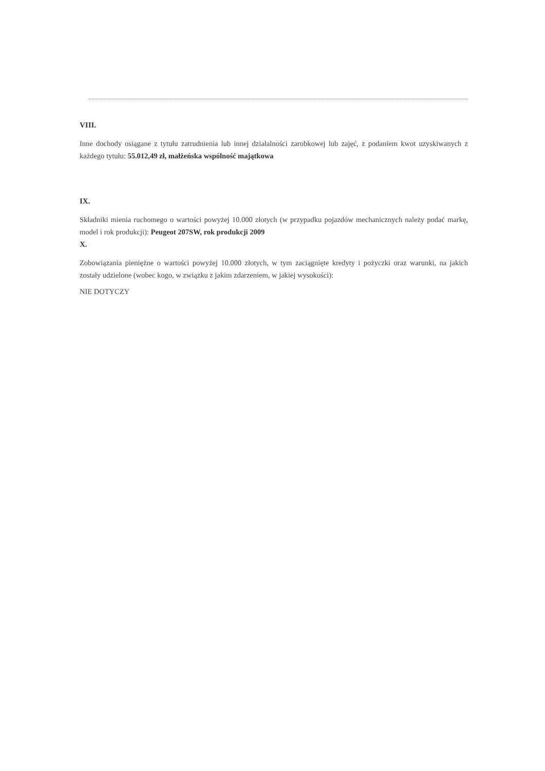VIII.
Inne dochody osiągane z tytułu zatrudnienia lub innej działalności zarobkowej lub zajęć, z podaniem kwot uzyskiwanych z każdego tytułu: 55.012,49 zł, małżeńska wspólność majątkowa
IX.
Składniki mienia ruchomego o wartości powyżej 10.000 złotych (w przypadku pojazdów mechanicznych należy podać markę, model i rok produkcji): Peugeot 207SW, rok produkcji 2009
X.
Zobowiązania pieniężne o wartości powyżej 10.000 złotych, w tym zaciągnięte kredyty i pożyczki oraz warunki, na jakich zostały udzielone (wobec kogo, w związku z jakim zdarzeniem, w jakiej wysokości):
NIE DOTYCZY